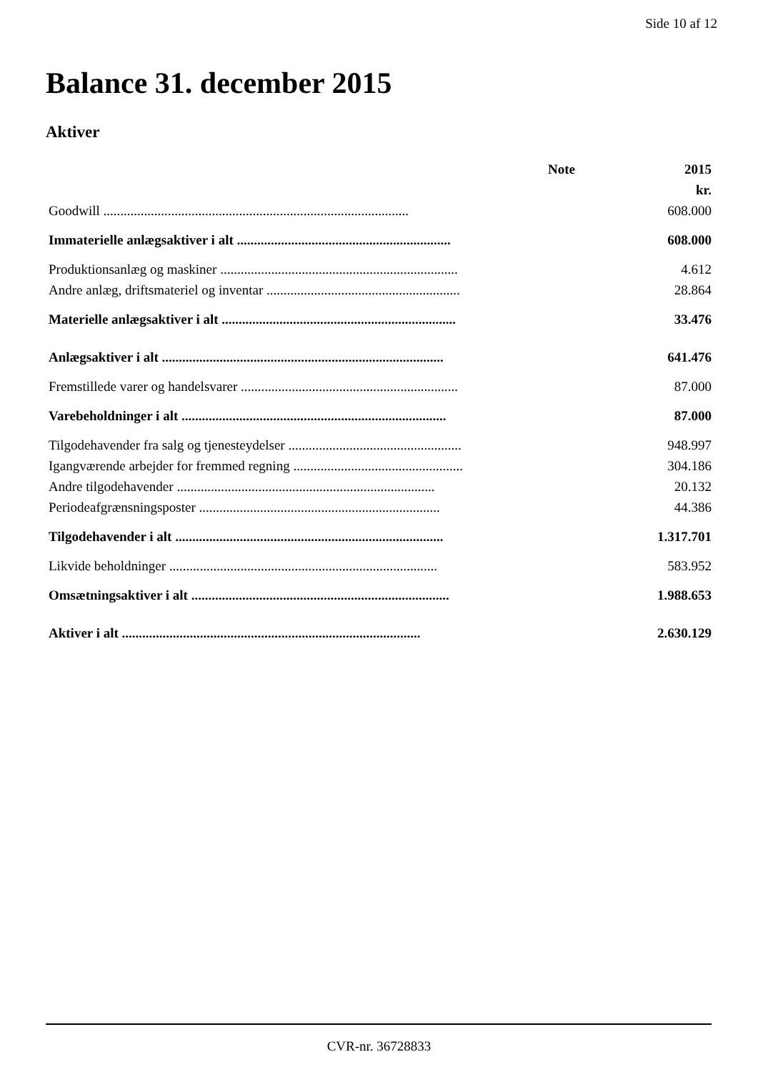Side 10 af 12
Balance 31. december 2015
Aktiver
| | Note | 2015 |
| --- | --- | --- |
| | | kr. |
| Goodwill .......................................................................................... | | 608.000 |
| Immaterielle anlægsaktiver i alt ............................................................... | | 608.000 |
| Produktionsanlæg og maskiner ...................................................................... | | 4.612 |
| Andre anlæg, driftsmateriel og inventar ......................................................... | | 28.864 |
| Materielle anlægsaktiver i alt ..................................................................... | | 33.476 |
| Anlægsaktiver i alt ................................................................................... | | 641.476 |
| Fremstillede varer og handelsvarer ................................................................ | | 87.000 |
| Varebeholdninger i alt .............................................................................. | | 87.000 |
| Tilgodehavender fra salg og tjenesteydelser ................................................... | | 948.997 |
| Igangværende arbejder for fremmed regning .................................................. | | 304.186 |
| Andre tilgodehavender ............................................................................ | | 20.132 |
| Periodeafgrænsningsposter ....................................................................... | | 44.386 |
| Tilgodehavender i alt ............................................................................... | | 1.317.701 |
| Likvide beholdninger ............................................................................... | | 583.952 |
| Omsætningsaktiver i alt ............................................................................ | | 1.988.653 |
| Aktiver i alt ........................................................................................ | | 2.630.129 |
CVR-nr. 36728833